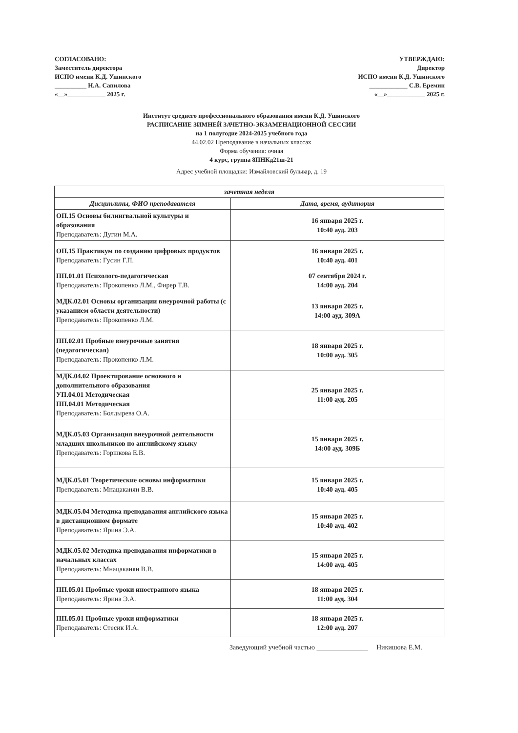СОГЛАСОВАНО:
Заместитель директора
ИСПО имени К.Д. Ушинского
__________ Н.А. Сапилова
«__»____________ 2025 г.
УТВЕРЖДАЮ:
Директор
ИСПО имени К.Д. Ушинского
____________ С.В. Еремин
«__»____________ 2025 г.
Институт среднего профессионального образования имени К.Д. Ушинского
РАСПИСАНИЕ ЗИМНЕЙ ЗАЧЕТНО-ЭКЗАМЕНАЦИОННОЙ СЕССИИ
на 1 полугодие 2024-2025 учебного года
44.02.02 Преподавание в начальных классах
Форма обучения: очная
4 курс, группа 8ПНКд21ш-21
Адрес учебной площадки: Измайловский бульвар, д. 19
| зачетная неделя | |
| --- | --- |
| Дисциплины, ФИО преподавателя | Дата, время, аудитория |
| ОП.15 Основы билингвальной культуры и образования Преподаватель: Дугин М.А. | 16 января 2025 г. 10:40 ауд. 203 |
| ОП.15 Практикум по созданию цифровых продуктов Преподаватель: Гусин Г.П. | 16 января 2025 г. 10:40 ауд. 401 |
| ПП.01.01 Психолого-педагогическая Преподаватель: Прокопенко Л.М., Фирер Т.В. | 07 сентября 2024 г. 14:00 ауд. 204 |
| МДК.02.01 Основы организации внеурочной работы (с указанием области деятельности) Преподаватель: Прокопенко Л.М. | 13 января 2025 г. 14:00 ауд. 309А |
| ПП.02.01 Пробные внеурочные занятия (педагогическая) Преподаватель: Прокопенко Л.М. | 18 января 2025 г. 10:00 ауд. 305 |
| МДК.04.02 Проектирование основного и дополнительного образования УП.04.01 Методическая ПП.04.01 Методическая Преподаватель: Болдырева О.А. | 25 января 2025 г. 11:00 ауд. 205 |
| МДК.05.03 Организация внеурочной деятельности младших школьников по английскому языку Преподаватель: Горшкова Е.В. | 15 января 2025 г. 14:00 ауд. 309Б |
| МДК.05.01 Теоретические основы информатики Преподаватель: Мнацаканян В.В. | 15 января 2025 г. 10:40 ауд. 405 |
| МДК.05.04 Методика преподавания английского языка в дистанционном формате Преподаватель: Ярина Э.А. | 15 января 2025 г. 10:40 ауд. 402 |
| МДК.05.02 Методика преподавания информатики в начальных классах Преподаватель: Мнацаканян В.В. | 15 января 2025 г. 14:00 ауд. 405 |
| ПП.05.01 Пробные уроки иностранного языка Преподаватель: Ярина Э.А. | 18 января 2025 г. 11:00 ауд. 304 |
| ПП.05.01 Пробные уроки информатики Преподаватель: Стесик И.А. | 18 января 2025 г. 12:00 ауд. 207 |
Заведующий учебной частью _______________ Никишова Е.М.